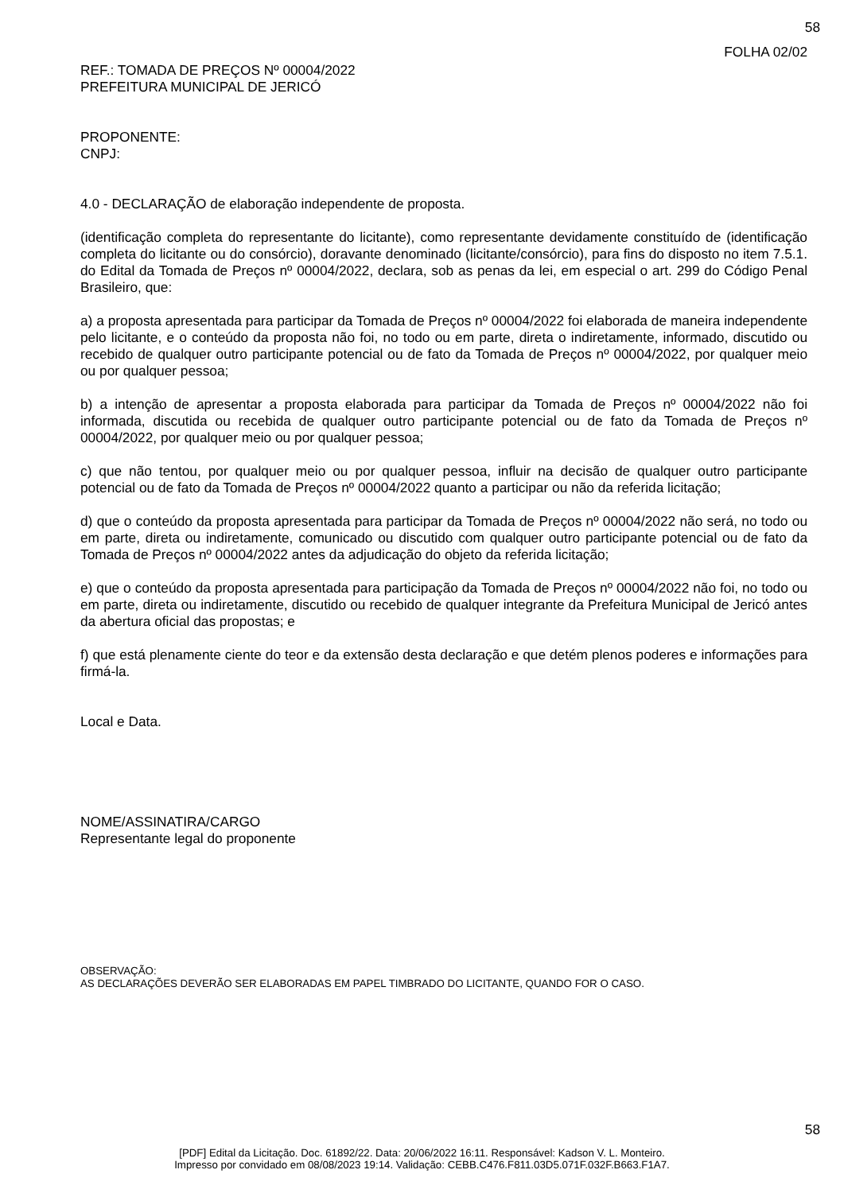58
FOLHA 02/02
REF.: TOMADA DE PREÇOS Nº 00004/2022
PREFEITURA MUNICIPAL DE JERICÓ
PROPONENTE:
CNPJ:
4.0 - DECLARAÇÃO de elaboração independente de proposta.
(identificação completa do representante do licitante), como representante devidamente constituído de (identificação completa do licitante ou do consórcio), doravante denominado (licitante/consórcio), para fins do disposto no item 7.5.1. do Edital da Tomada de Preços nº 00004/2022, declara, sob as penas da lei, em especial o art. 299 do Código Penal Brasileiro, que:
a) a proposta apresentada para participar da Tomada de Preços nº 00004/2022 foi elaborada de maneira independente pelo licitante, e o conteúdo da proposta não foi, no todo ou em parte, direta o indiretamente, informado, discutido ou recebido de qualquer outro participante potencial ou de fato da Tomada de Preços nº 00004/2022, por qualquer meio ou por qualquer pessoa;
b) a intenção de apresentar a proposta elaborada para participar da Tomada de Preços nº 00004/2022 não foi informada, discutida ou recebida de qualquer outro participante potencial ou de fato da Tomada de Preços nº 00004/2022, por qualquer meio ou por qualquer pessoa;
c) que não tentou, por qualquer meio ou por qualquer pessoa, influir na decisão de qualquer outro participante potencial ou de fato da Tomada de Preços nº 00004/2022 quanto a participar ou não da referida licitação;
d) que o conteúdo da proposta apresentada para participar da Tomada de Preços nº 00004/2022 não será, no todo ou em parte, direta ou indiretamente, comunicado ou discutido com qualquer outro participante potencial ou de fato da Tomada de Preços nº 00004/2022 antes da adjudicação do objeto da referida licitação;
e) que o conteúdo da proposta apresentada para participação da Tomada de Preços nº 00004/2022 não foi, no todo ou em parte, direta ou indiretamente, discutido ou recebido de qualquer integrante da Prefeitura Municipal de Jericó antes da abertura oficial das propostas; e
f) que está plenamente ciente do teor e da extensão desta declaração e que detém plenos poderes e informações para firmá-la.
Local e Data.
NOME/ASSINATIRA/CARGO
Representante legal do proponente
OBSERVAÇÃO:
AS DECLARAÇÕES DEVERÃO SER ELABORADAS EM PAPEL TIMBRADO DO LICITANTE, QUANDO FOR O CASO.
58
[PDF] Edital da Licitação. Doc. 61892/22. Data: 20/06/2022 16:11. Responsável: Kadson V. L. Monteiro.
Impresso por convidado em 08/08/2023 19:14. Validação: CEBB.C476.F811.03D5.071F.032F.B663.F1A7.